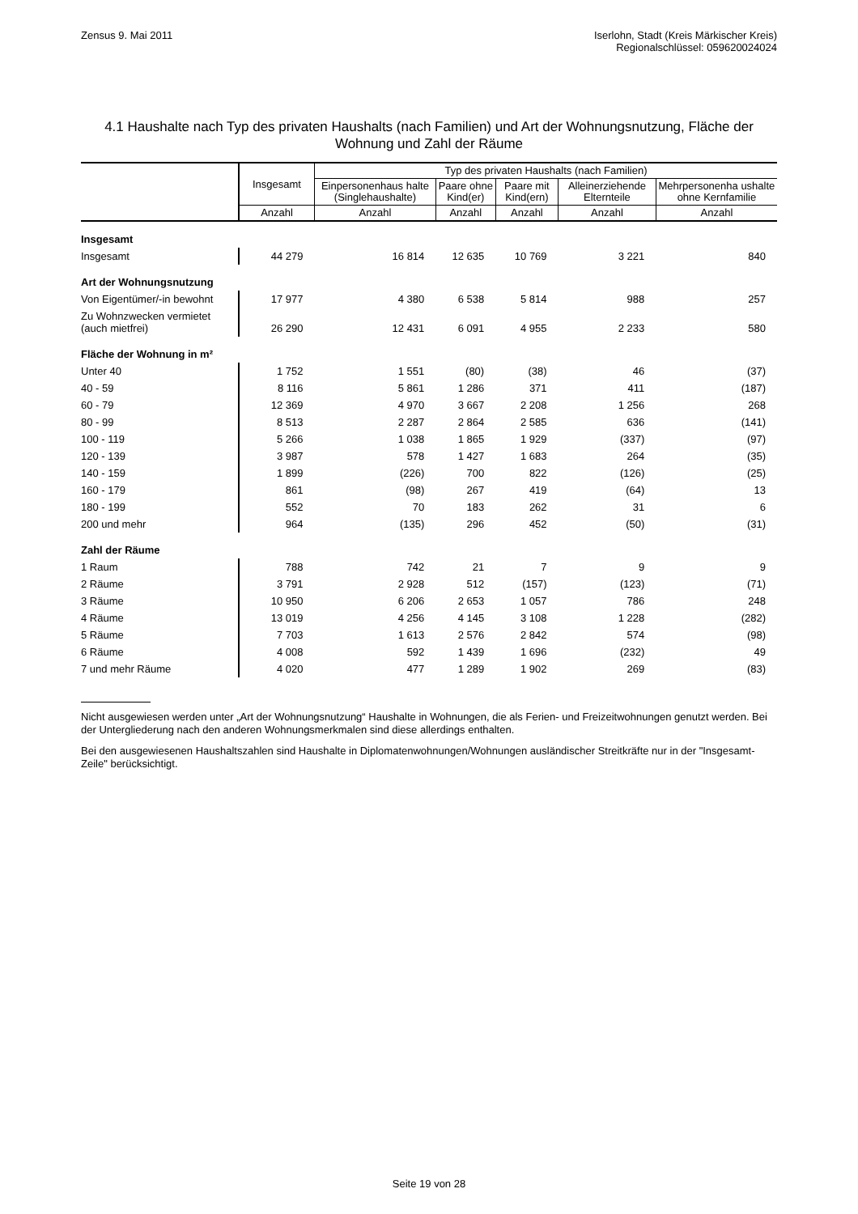Zensus 9. Mai 2011 Iserlohn, Stadt (Kreis Märkischer Kreis)
Regionalschlüssel: 059620024024
4.1 Haushalte nach Typ des privaten Haushalts (nach Familien) und Art der Wohnungsnutzung, Fläche der Wohnung und Zahl der Räume
| | Insgesamt | Typ des privaten Haushalts (nach Familien) | | | | |
| --- | --- | --- | --- | --- | --- | --- |
| | | Einpersonenhaus halte (Singlehaushalte) | Paare ohne Kind(er) | Paare mit Kind(ern) | Alleinerziehende Elternteile | Mehrpersonenha ushalte ohne Kernfamilie |
| | Anzahl | Anzahl | Anzahl | Anzahl | Anzahl | Anzahl |
| Insgesamt | | | | | | |
| Insgesamt | 44 279 | 16 814 | 12 635 | 10 769 | 3 221 | 840 |
| Art der Wohnungsnutzung | | | | | | |
| Von Eigentümer/-in bewohnt | 17 977 | 4 380 | 6 538 | 5 814 | 988 | 257 |
| Zu Wohnzwecken vermietet (auch mietfrei) | 26 290 | 12 431 | 6 091 | 4 955 | 2 233 | 580 |
| Fläche der Wohnung in m² | | | | | | |
| Unter 40 | 1 752 | 1 551 | (80) | (38) | 46 | (37) |
| 40 - 59 | 8 116 | 5 861 | 1 286 | 371 | 411 | (187) |
| 60 - 79 | 12 369 | 4 970 | 3 667 | 2 208 | 1 256 | 268 |
| 80 - 99 | 8 513 | 2 287 | 2 864 | 2 585 | 636 | (141) |
| 100 - 119 | 5 266 | 1 038 | 1 865 | 1 929 | (337) | (97) |
| 120 - 139 | 3 987 | 578 | 1 427 | 1 683 | 264 | (35) |
| 140 - 159 | 1 899 | (226) | 700 | 822 | (126) | (25) |
| 160 - 179 | 861 | (98) | 267 | 419 | (64) | 13 |
| 180 - 199 | 552 | 70 | 183 | 262 | 31 | 6 |
| 200 und mehr | 964 | (135) | 296 | 452 | (50) | (31) |
| Zahl der Räume | | | | | | |
| 1 Raum | 788 | 742 | 21 | 7 | 9 | 9 |
| 2 Räume | 3 791 | 2 928 | 512 | (157) | (123) | (71) |
| 3 Räume | 10 950 | 6 206 | 2 653 | 1 057 | 786 | 248 |
| 4 Räume | 13 019 | 4 256 | 4 145 | 3 108 | 1 228 | (282) |
| 5 Räume | 7 703 | 1 613 | 2 576 | 2 842 | 574 | (98) |
| 6 Räume | 4 008 | 592 | 1 439 | 1 696 | (232) | 49 |
| 7 und mehr Räume | 4 020 | 477 | 1 289 | 1 902 | 269 | (83) |
Nicht ausgewiesen werden unter „Art der Wohnungsnutzung“ Haushalte in Wohnungen, die als Ferien- und Freizeitwohnungen genutzt werden. Bei der Untergliederung nach den anderen Wohnungsmerkmalen sind diese allerdings enthalten.
Bei den ausgewiesenen Haushaltszahlen sind Haushalte in Diplomatenwohnungen/Wohnungen ausländischer Streitkräfte nur in der "Insgesamt-Zeile" berücksichtigt.
Seite 19 von 28